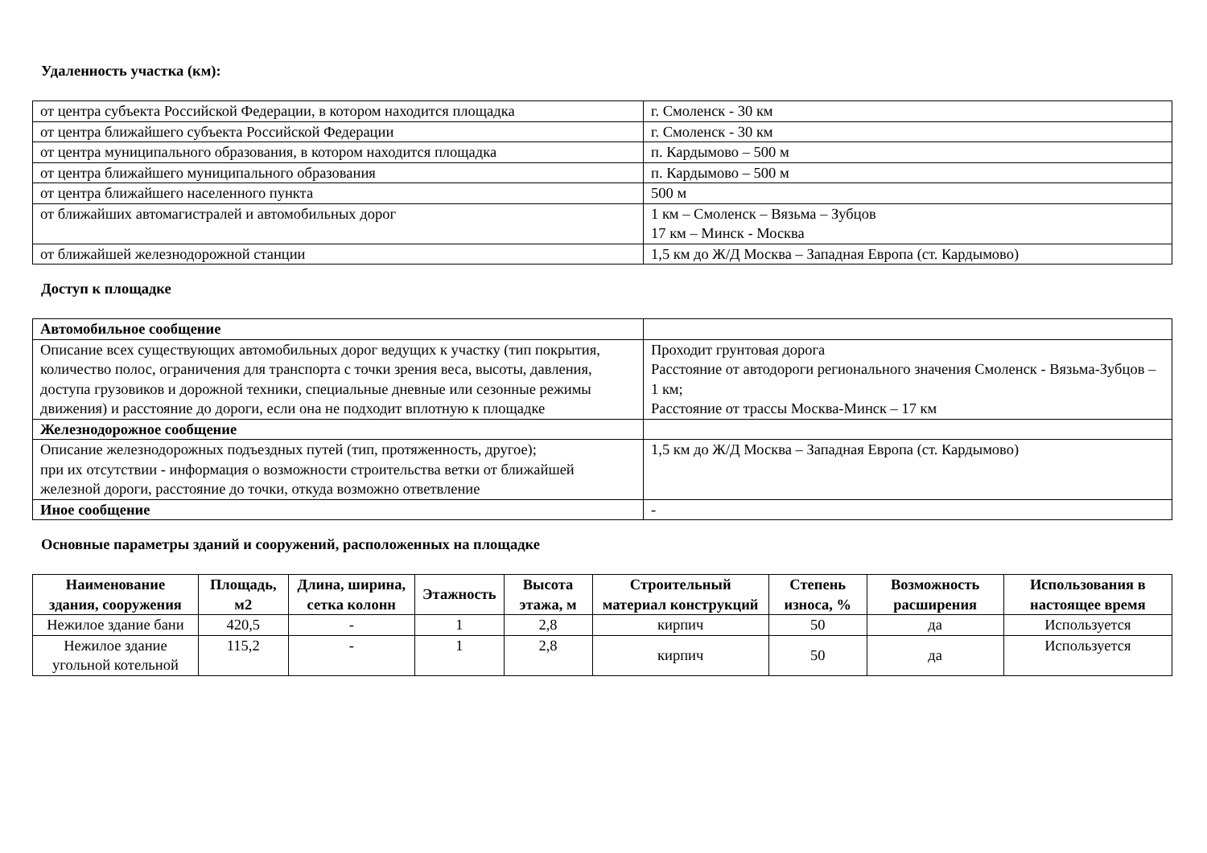Удаленность участка (км):
| от центра субъекта Российской Федерации, в котором находится площадка | г. Смоленск - 30 км |
| от центра ближайшего субъекта Российской Федерации | г. Смоленск - 30 км |
| от центра муниципального образования, в котором находится площадка | п. Кардымово – 500 м |
| от центра ближайшего муниципального образования | п. Кардымово – 500 м |
| от центра ближайшего населенного пункта | 500 м |
| от ближайших автомагистралей и автомобильных дорог | 1 км – Смоленск – Вязьма – Зубцов 17 км – Минск - Москва |
| от ближайшей железнодорожной станции | 1,5 км до Ж/Д Москва – Западная Европа (ст. Кардымово) |
Доступ к площадке
| Автомобильное сообщение | |
| Описание всех существующих автомобильных дорог ведущих к участку (тип покрытия, количество полос, ограничения для транспорта с точки зрения веса, высоты, давления, доступа грузовиков и дорожной техники, специальные дневные или сезонные режимы движения) и расстояние до дороги, если она не подходит вплотную к площадке | Проходит грунтовая дорога Расстояние от автодороги регионального значения Смоленск - Вязьма-Зубцов – 1 км; Расстояние от трассы Москва-Минск – 17 км |
| Железнодорожное сообщение | |
| Описание железнодорожных подъездных путей (тип, протяженность, другое); при их отсутствии - информация о возможности строительства ветки от ближайшей железной дороги, расстояние до точки, откуда возможно ответвление | 1,5 км до Ж/Д Москва – Западная Европа (ст. Кардымово) |
| Иное сообщение | - |
Основные параметры зданий и сооружений, расположенных на площадке
| Наименование здания, сооружения | Площадь, м2 | Длина, ширина, сетка колонн | Этажность | Высота этажа, м | Строительный материал конструкций | Степень износа, % | Возможность расширения | Использования в настоящее время |
| --- | --- | --- | --- | --- | --- | --- | --- | --- |
| Нежилое здание бани | 420,5 | - | 1 | 2,8 | кирпич | 50 | да | Используется |
| Нежилое здание угольной котельной | 115,2 | - | 1 | 2,8 | кирпич | 50 | да | Используется |